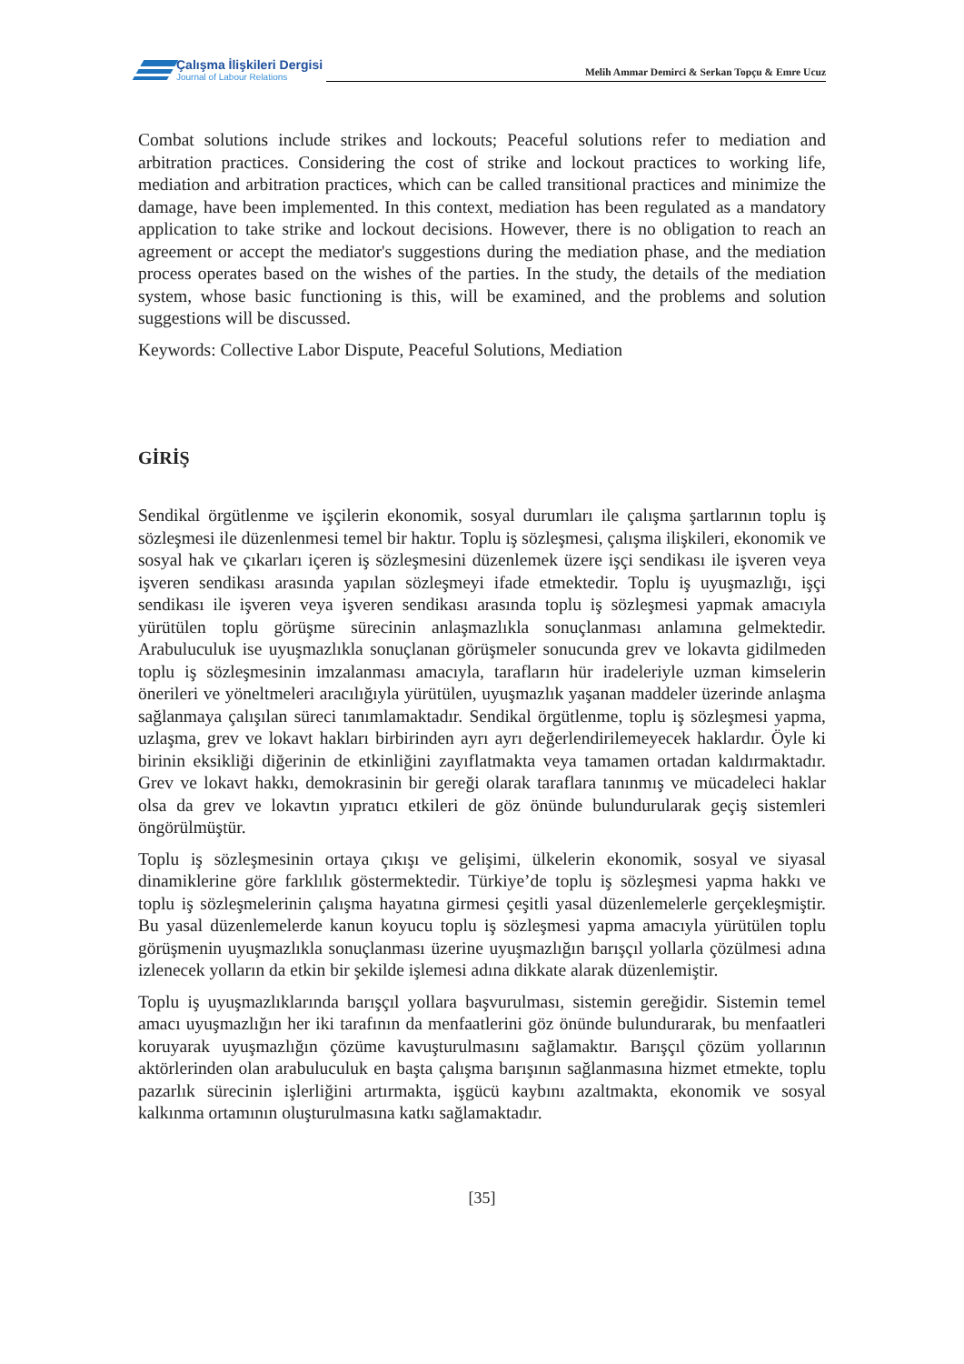Çalışma İlişkileri Dergisi
Journal of Labour Relations
Melih Ammar Demirci & Serkan Topçu & Emre Ucuz
Combat solutions include strikes and lockouts; Peaceful solutions refer to mediation and arbitration practices. Considering the cost of strike and lockout practices to working life, mediation and arbitration practices, which can be called transitional practices and minimize the damage, have been implemented. In this context, mediation has been regulated as a mandatory application to take strike and lockout decisions. However, there is no obligation to reach an agreement or accept the mediator's suggestions during the mediation phase, and the mediation process operates based on the wishes of the parties. In the study, the details of the mediation system, whose basic functioning is this, will be examined, and the problems and solution suggestions will be discussed.
Keywords: Collective Labor Dispute, Peaceful Solutions, Mediation
GİRİŞ
Sendikal örgütlenme ve işçilerin ekonomik, sosyal durumları ile çalışma şartlarının toplu iş sözleşmesi ile düzenlenmesi temel bir haktır. Toplu iş sözleşmesi, çalışma ilişkileri, ekonomik ve sosyal hak ve çıkarları içeren iş sözleşmesini düzenlemek üzere işçi sendikası ile işveren veya işveren sendikası arasında yapılan sözleşmeyi ifade etmektedir. Toplu iş uyuşmazlığı, işçi sendikası ile işveren veya işveren sendikası arasında toplu iş sözleşmesi yapmak amacıyla yürütülen toplu görüşme sürecinin anlaşmazlıkla sonuçlanması anlamına gelmektedir. Arabuluculuk ise uyuşmazlıkla sonuçlanan görüşmeler sonucunda grev ve lokavta gidilmeden toplu iş sözleşmesinin imzalanması amacıyla, tarafların hür iradeleriyle uzman kimselerin önerileri ve yöneltmeleri aracılığıyla yürütülen, uyuşmazlık yaşanan maddeler üzerinde anlaşma sağlanmaya çalışılan süreci tanımlamaktadır. Sendikal örgütlenme, toplu iş sözleşmesi yapma, uzlaşma, grev ve lokavt hakları birbirinden ayrı ayrı değerlendirilemeyecek haklardır. Öyle ki birinin eksikliği diğerinin de etkinliğini zayıflatmakta veya tamamen ortadan kaldırmaktadır. Grev ve lokavt hakkı, demokrasinin bir gereği olarak taraflara tanınmış ve mücadeleci haklar olsa da grev ve lokavtın yıpratıcı etkileri de göz önünde bulundurularak geçiş sistemleri öngörülmüştür.
Toplu iş sözleşmesinin ortaya çıkışı ve gelişimi, ülkelerin ekonomik, sosyal ve siyasal dinamiklerine göre farklılık göstermektedir. Türkiye’de toplu iş sözleşmesi yapma hakkı ve toplu iş sözleşmelerinin çalışma hayatına girmesi çeşitli yasal düzenlemelerle gerçekleşmiştir. Bu yasal düzenlemelerde kanun koyucu toplu iş sözleşmesi yapma amacıyla yürütülen toplu görüşmenin uyuşmazlıkla sonuçlanması üzerine uyuşmazlığın barışçıl yollarla çözülmesi adına izlenecek yolların da etkin bir şekilde işlemesi adına dikkate alarak düzenlemiştir.
Toplu iş uyuşmazlıklarında barışçıl yollara başvurulması, sistemin gereğidir. Sistemin temel amacı uyuşmazlığın her iki tarafının da menfaatlerini göz önünde bulundurarak, bu menfaatleri koruyarak uyuşmazlığın çözüme kavuşturulmasını sağlamaktır. Barışçıl çözüm yollarının aktörlerinden olan arabuluculuk en başta çalışma barışının sağlanmasına hizmet etmekte, toplu pazarlık sürecinin işlerliğini artırmakta, işgücü kaybını azaltmakta, ekonomik ve sosyal kalkınma ortamının oluşturulmasına katkı sağlamaktadır.
[35]